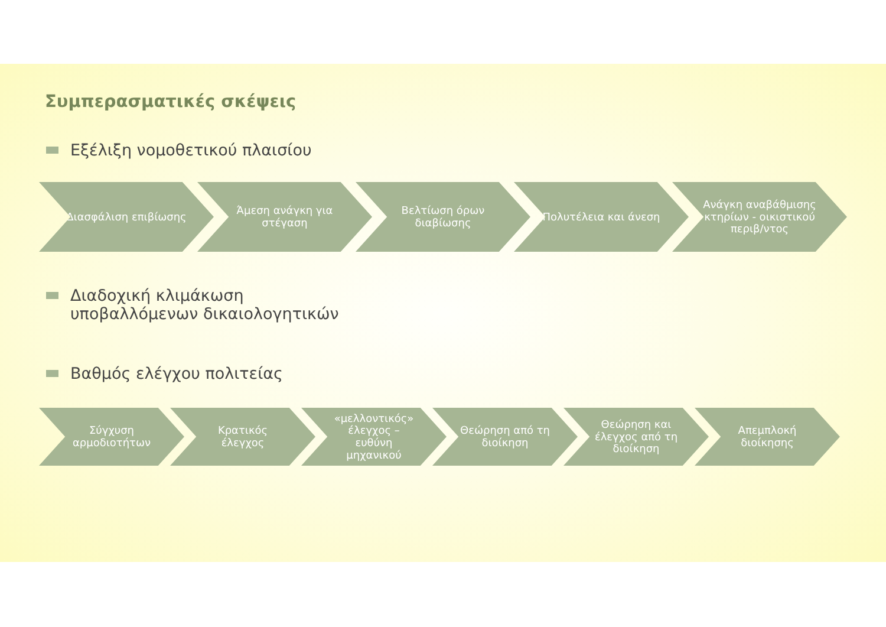Συμπερασματικές σκέψεις
Εξέλιξη νομοθετικού πλαισίου
Διασφάλιση επιβίωσης Άμεση ανάγκη για στέγαση Βελτίωση όρων διαβίωσης Πολυτέλεια και άνεση Ανάγκη αναβάθμισης κτηρίων - οικιστικού περιβ/ντος
Διαδοχική κλιμάκωση
υποβαλλόμενων δικαιολογητικών
Βαθμός ελέγχου πολιτείας
Σύγχυση αρμοδιοτήτων Κρατικός έλεγχος «μελλοντικός» έλεγχος – ευθύνη μηχανικού
Θεώρηση από τη διοίκηση
Θεώρηση και έλεγχος από τη διοίκηση
Απεμπλοκή διοίκησης